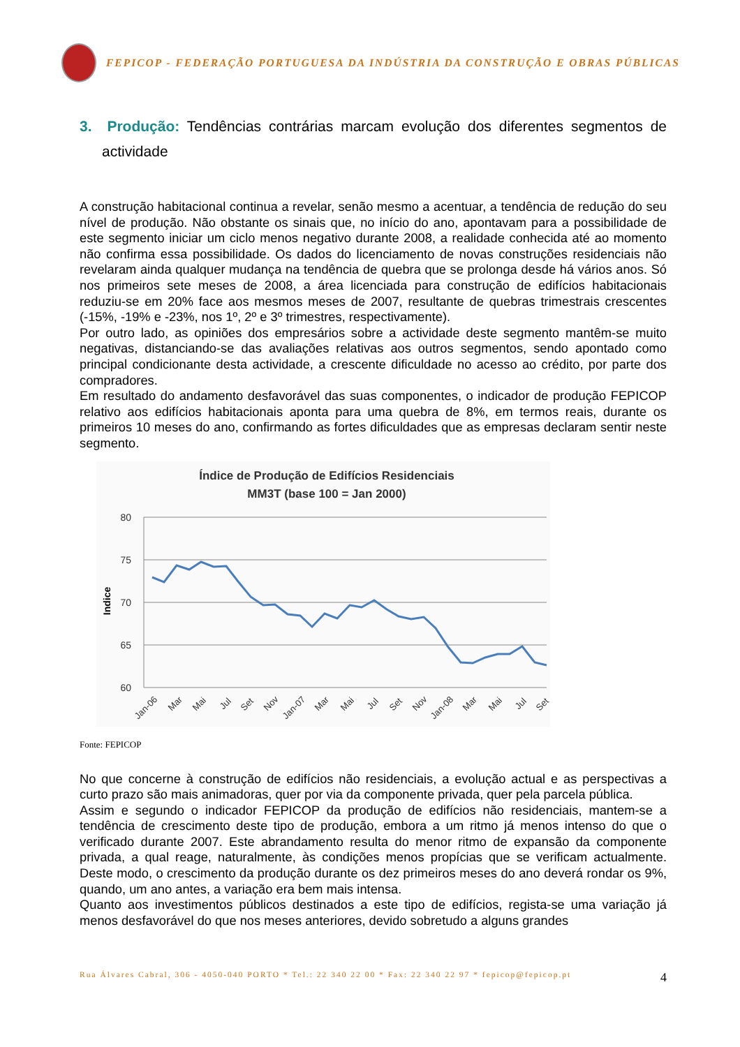FEPICOP - FEDERAÇÃO PORTUGUESA DA INDÚSTRIA DA CONSTRUÇÃO E OBRAS PÚBLICAS
3. Produção: Tendências contrárias marcam evolução dos diferentes segmentos de actividade
A construção habitacional continua a revelar, senão mesmo a acentuar, a tendência de redução do seu nível de produção. Não obstante os sinais que, no início do ano, apontavam para a possibilidade de este segmento iniciar um ciclo menos negativo durante 2008, a realidade conhecida até ao momento não confirma essa possibilidade. Os dados do licenciamento de novas construções residenciais não revelaram ainda qualquer mudança na tendência de quebra que se prolonga desde há vários anos. Só nos primeiros sete meses de 2008, a área licenciada para construção de edifícios habitacionais reduziu-se em 20% face aos mesmos meses de 2007, resultante de quebras trimestrais crescentes (-15%, -19% e -23%, nos 1º, 2º e 3º trimestres, respectivamente).
Por outro lado, as opiniões dos empresários sobre a actividade deste segmento mantêm-se muito negativas, distanciando-se das avaliações relativas aos outros segmentos, sendo apontado como principal condicionante desta actividade, a crescente dificuldade no acesso ao crédito, por parte dos compradores.
Em resultado do andamento desfavorável das suas componentes, o indicador de produção FEPICOP relativo aos edifícios habitacionais aponta para uma quebra de 8%, em termos reais, durante os primeiros 10 meses do ano, confirmando as fortes dificuldades que as empresas declaram sentir neste segmento.
Índice de Produção de Edifícios Residenciais
MM3T (base 100 = Jan 2000)
80
75
70
65
60
Indice
Jan-06
Mar
Mai
Jul
Set
Nov
Jan-07
Mar
Mai
Jul
Set
Nov
Jan-08
Mar
Mai
Jul
Set
Fonte: FEPICOP
No que concerne à construção de edifícios não residenciais, a evolução actual e as perspectivas a curto prazo são mais animadoras, quer por via da componente privada, quer pela parcela pública.
Assim e segundo o indicador FEPICOP da produção de edifícios não residenciais, mantem-se a tendência de crescimento deste tipo de produção, embora a um ritmo já menos intenso do que o verificado durante 2007. Este abrandamento resulta do menor ritmo de expansão da componente privada, a qual reage, naturalmente, às condições menos propícias que se verificam actualmente. Deste modo, o crescimento da produção durante os dez primeiros meses do ano deverá rondar os 9%, quando, um ano antes, a variação era bem mais intensa.
Quanto aos investimentos públicos destinados a este tipo de edifícios, regista-se uma variação já menos desfavorável do que nos meses anteriores, devido sobretudo a alguns grandes
Rua Álvares Cabral, 306 - 4050-040 PORTO * Tel.: 22 340 22 00 * Fax: 22 340 22 97 * fepicop@fepicop.pt 4